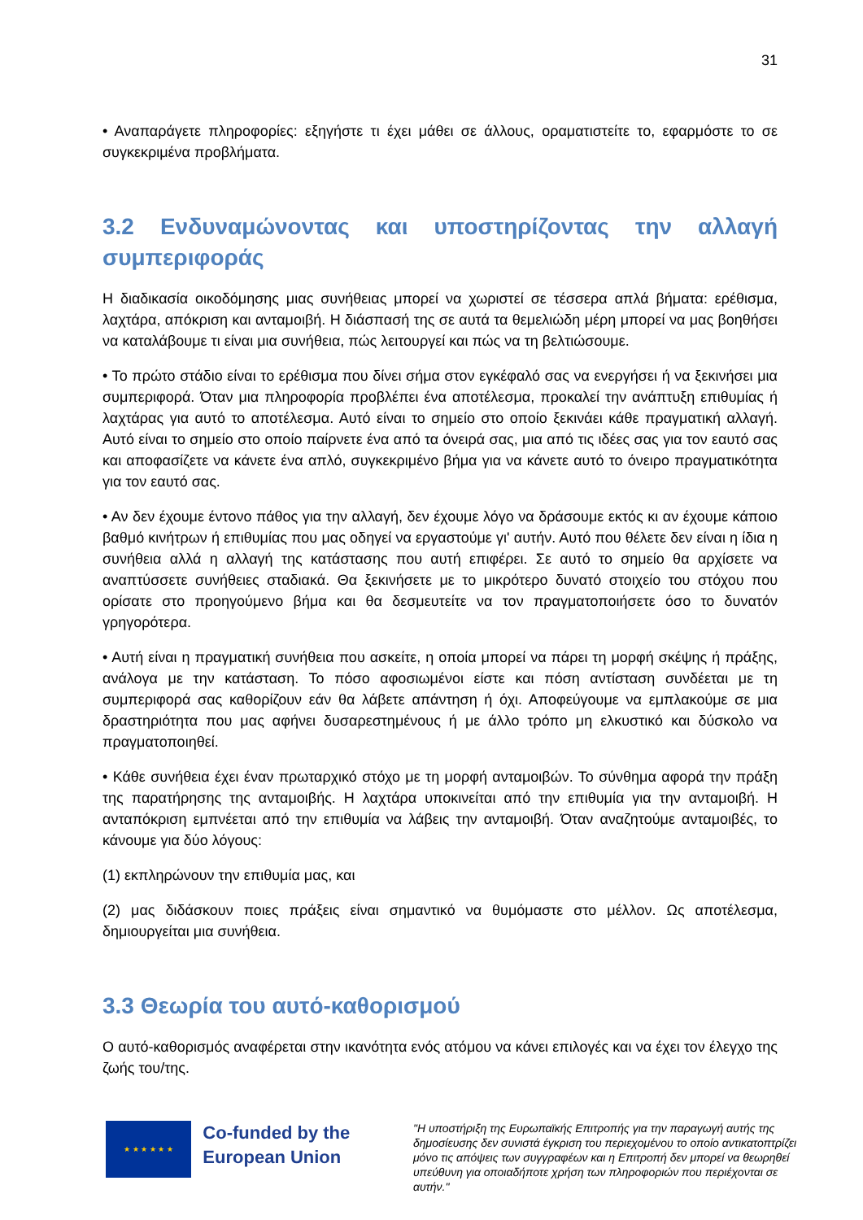31
• Αναπαράγετε πληροφορίες: εξηγήστε τι έχει μάθει σε άλλους, οραματιστείτε το, εφαρμόστε το σε συγκεκριμένα προβλήματα.
3.2 Ενδυναμώνοντας και υποστηρίζοντας την αλλαγή συμπεριφοράς
Η διαδικασία οικοδόμησης μιας συνήθειας μπορεί να χωριστεί σε τέσσερα απλά βήματα: ερέθισμα, λαχτάρα, απόκριση και ανταμοιβή. Η διάσπασή της σε αυτά τα θεμελιώδη μέρη μπορεί να μας βοηθήσει να καταλάβουμε τι είναι μια συνήθεια, πώς λειτουργεί και πώς να τη βελτιώσουμε.
• Το πρώτο στάδιο είναι το ερέθισμα που δίνει σήμα στον εγκέφαλό σας να ενεργήσει ή να ξεκινήσει μια συμπεριφορά. Όταν μια πληροφορία προβλέπει ένα αποτέλεσμα, προκαλεί την ανάπτυξη επιθυμίας ή λαχτάρας για αυτό το αποτέλεσμα. Αυτό είναι το σημείο στο οποίο ξεκινάει κάθε πραγματική αλλαγή. Αυτό είναι το σημείο στο οποίο παίρνετε ένα από τα όνειρά σας, μια από τις ιδέες σας για τον εαυτό σας και αποφασίζετε να κάνετε ένα απλό, συγκεκριμένο βήμα για να κάνετε αυτό το όνειρο πραγματικότητα για τον εαυτό σας.
• Αν δεν έχουμε έντονο πάθος για την αλλαγή, δεν έχουμε λόγο να δράσουμε εκτός κι αν έχουμε κάποιο βαθμό κινήτρων ή επιθυμίας που μας οδηγεί να εργαστούμε γι' αυτήν. Αυτό που θέλετε δεν είναι η ίδια η συνήθεια αλλά η αλλαγή της κατάστασης που αυτή επιφέρει. Σε αυτό το σημείο θα αρχίσετε να αναπτύσσετε συνήθειες σταδιακά. Θα ξεκινήσετε με το μικρότερο δυνατό στοιχείο του στόχου που ορίσατε στο προηγούμενο βήμα και θα δεσμευτείτε να τον πραγματοποιήσετε όσο το δυνατόν γρηγορότερα.
• Αυτή είναι η πραγματική συνήθεια που ασκείτε, η οποία μπορεί να πάρει τη μορφή σκέψης ή πράξης, ανάλογα με την κατάσταση. Το πόσο αφοσιωμένοι είστε και πόση αντίσταση συνδέεται με τη συμπεριφορά σας καθορίζουν εάν θα λάβετε απάντηση ή όχι. Αποφεύγουμε να εμπλακούμε σε μια δραστηριότητα που μας αφήνει δυσαρεστημένους ή με άλλο τρόπο μη ελκυστικό και δύσκολο να πραγματοποιηθεί.
• Κάθε συνήθεια έχει έναν πρωταρχικό στόχο με τη μορφή ανταμοιβών. Το σύνθημα αφορά την πράξη της παρατήρησης της ανταμοιβής. Η λαχτάρα υποκινείται από την επιθυμία για την ανταμοιβή. Η ανταπόκριση εμπνέεται από την επιθυμία να λάβεις την ανταμοιβή. Όταν αναζητούμε ανταμοιβές, το κάνουμε για δύο λόγους:
(1) εκπληρώνουν την επιθυμία μας, και
(2) μας διδάσκουν ποιες πράξεις είναι σημαντικό να θυμόμαστε στο μέλλον. Ως αποτέλεσμα, δημιουργείται μια συνήθεια.
3.3 Θεωρία του αυτό-καθορισμού
Ο αυτό-καθορισμός αναφέρεται στην ικανότητα ενός ατόμου να κάνει επιλογές και να έχει τον έλεγχο της ζωής του/της.
★ ★ ★ ★ ★ ★
Co-funded by the European Union
"Η υποστήριξη της Ευρωπαϊκής Επιτροπής για την παραγωγή αυτής της δημοσίευσης δεν συνιστά έγκριση του περιεχομένου το οποίο αντικατοπτρίζει μόνο τις απόψεις των συγγραφέων και η Επιτροπή δεν μπορεί να θεωρηθεί υπεύθυνη για οποιαδήποτε χρήση των πληροφοριών που περιέχονται σε αυτήν."